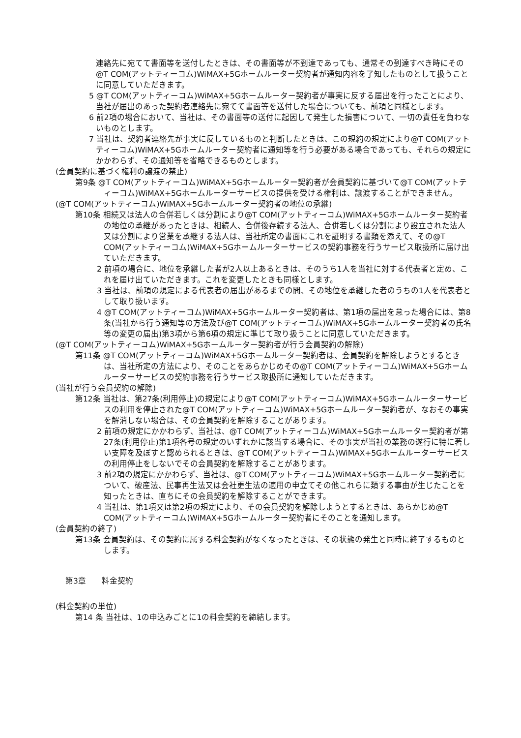連絡先に宛てて書面等を送付したときは、その書面等が不到達であっても、通常その到達すべき時にその@T COM(アットティーコム)WiMAX+5Gホームルーター契約者が通知内容を了知したものとして扱うことに同意していただきます。
5 @T COM(アットティーコム)WiMAX+5Gホームルーター契約者が事実に反する届出を行ったことにより、当社が届出のあった契約者連絡先に宛てて書面等を送付した場合についても、前項と同様とします。
6 前2項の場合において、当社は、その書面等の送付に起因して発生した損害について、一切の責任を負わないものとします。
7 当社は、契約者連絡先が事実に反しているものと判断したときは、この規約の規定により@T COM(アットティーコム)WiMAX+5Gホームルーター契約者に通知等を行う必要がある場合であっても、それらの規定にかかわらず、その通知等を省略できるものとします。
(会員契約に基づく権利の譲渡の禁止)
第9条 @T COM(アットティーコム)WiMAX+5Gホームルーター契約者が会員契約に基づいて@T COM(アットティーコム)WiMAX+5Gホームルーターサービスの提供を受ける権利は、譲渡することができません。
(@T COM(アットティーコム)WiMAX+5Gホームルーター契約者の地位の承継)
第10条 相続又は法人の合併若しくは分割により@T COM(アットティーコム)WiMAX+5Gホームルーター契約者の地位の承継があったときは、相続人、合併後存続する法人、合併若しくは分割により設立された法人又は分割により営業を承継する法人は、当社所定の書面にこれを証明する書類を添えて、その@T COM(アットティーコム)WiMAX+5Gホームルーターサービスの契約事務を行うサービス取扱所に届け出ていただきます。
2 前項の場合に、地位を承継した者が2人以上あるときは、そのうち1人を当社に対する代表者と定め、これを届け出ていただきます。これを変更したときも同様とします。
3 当社は、前項の規定による代表者の届出があるまでの間、その地位を承継した者のうちの1人を代表者として取り扱います。
4 @T COM(アットティーコム)WiMAX+5Gホームルーター契約者は、第1項の届出を怠った場合には、第8条(当社から行う通知等の方法及び@T COM(アットティーコム)WiMAX+5Gホームルーター契約者の氏名等の変更の届出)第3項から第6項の規定に準じて取り扱うことに同意していただきます。
(@T COM(アットティーコム)WiMAX+5Gホームルーター契約者が行う会員契約の解除)
第11条 @T COM(アットティーコム)WiMAX+5Gホームルーター契約者は、会員契約を解除しようとするときは、当社所定の方法により、そのことをあらかじめその@T COM(アットティーコム)WiMAX+5Gホームルーターサービスの契約事務を行うサービス取扱所に通知していただきます。
(当社が行う会員契約の解除)
第12条 当社は、第27条(利用停止)の規定により@T COM(アットティーコム)WiMAX+5Gホームルーターサービスの利用を停止された@T COM(アットティーコム)WiMAX+5Gホームルーター契約者が、なおその事実を解消しない場合は、その会員契約を解除することがあります。
2 前項の規定にかかわらず、当社は、@T COM(アットティーコム)WiMAX+5Gホームルーター契約者が第27条(利用停止)第1項各号の規定のいずれかに該当する場合に、その事実が当社の業務の遂行に特に著しい支障を及ぼすと認められるときは、@T COM(アットティーコム)WiMAX+5Gホームルーターサービスの利用停止をしないでその会員契約を解除することがあります。
3 前2項の規定にかかわらず、当社は、@T COM(アットティーコム)WiMAX+5Gホームルーター契約者について、破産法、民事再生法又は会社更生法の適用の申立てその他これらに類する事由が生じたことを知ったときは、直ちにその会員契約を解除することができます。
4 当社は、第1項又は第2項の規定により、その会員契約を解除しようとするときは、あらかじめ@T COM(アットティーコム)WiMAX+5Gホームルーター契約者にそのことを通知します。
(会員契約の終了)
第13条 会員契約は、その契約に属する料金契約がなくなったときは、その状態の発生と同時に終了するものとします。
第3章　　料金契約
(料金契約の単位)
第14 条 当社は、1の申込みごとに1の料金契約を締結します。